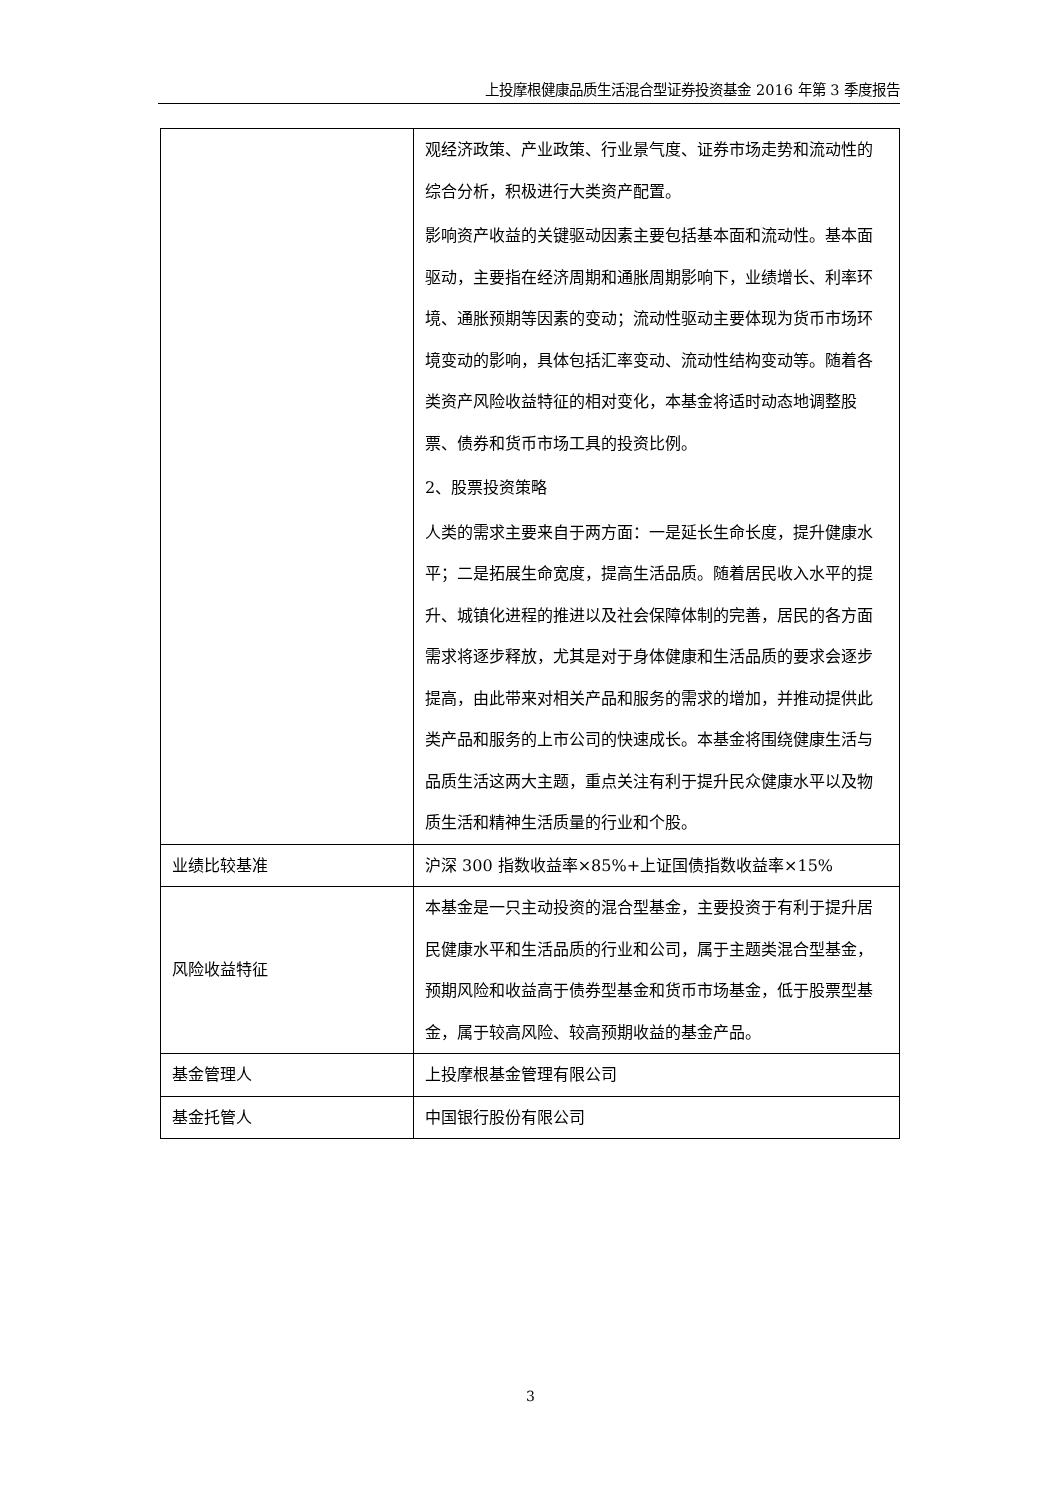上投摩根健康品质生活混合型证券投资基金 2016 年第 3 季度报告
| | 观经济政策、产业政策、行业景气度、证券市场走势和流动性的综合分析，积极进行大类资产配置。 影响资产收益的关键驱动因素主要包括基本面和流动性。基本面驱动，主要指在经济周期和通胀周期影响下，业绩增长、利率环境、通胀预期等因素的变动；流动性驱动主要体现为货币市场环境变动的影响，具体包括汇率变动、流动性结构变动等。随着各类资产风险收益特征的相对变化，本基金将适时动态地调整股票、债券和货币市场工具的投资比例。 2、股票投资策略 人类的需求主要来自于两方面：一是延长生命长度，提升健康水平；二是拓展生命宽度，提高生活品质。随着居民收入水平的提升、城镇化进程的推进以及社会保障体制的完善，居民的各方面需求将逐步释放，尤其是对于身体健康和生活品质的要求会逐步提高，由此带来对相关产品和服务的需求的增加，并推动提供此类产品和服务的上市公司的快速成长。本基金将围绕健康生活与品质生活这两大主题，重点关注有利于提升民众健康水平以及物质生活和精神生活质量的行业和个股。 |
| 业绩比较基准 | 沪深 300 指数收益率×85%+上证国债指数收益率×15% |
| 风险收益特征 | 本基金是一只主动投资的混合型基金，主要投资于有利于提升居民健康水平和生活品质的行业和公司，属于主题类混合型基金，预期风险和收益高于债券型基金和货币市场基金，低于股票型基金，属于较高风险、较高预期收益的基金产品。 |
| 基金管理人 | 上投摩根基金管理有限公司 |
| 基金托管人 | 中国银行股份有限公司 |
3